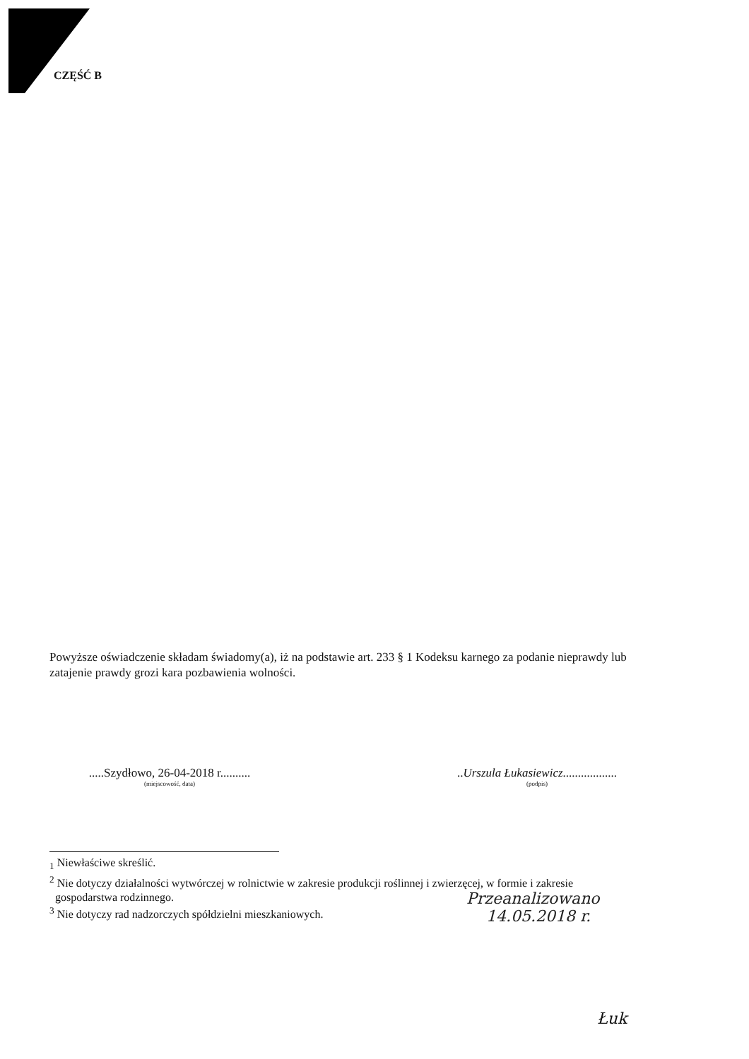CZĘŚĆ B
Powyższe oświadczenie składam świadomy(a), iż na podstawie art. 233 § 1 Kodeksu karnego za podanie nieprawdy lub zatajenie prawdy grozi kara pozbawienia wolności.
.....Szydłowo, 26-04-2018 r..........
(miejscowość, data)
..Urszula Łukasiewicz..................
(podpis)
<sub>1</sub> Niewłaściwe skreślić.
<sup>2</sup> Nie dotyczy działalności wytwórczej w rolnictwie w zakresie produkcji roślinnej i zwierzęcej, w formie i zakresie
gospodarstwa rodzinnego.
<sup>3</sup> Nie dotyczy rad nadzorczych spółdzielni mieszkaniowych.
Przeanalizowano
14.05.2018 r.
Łuk